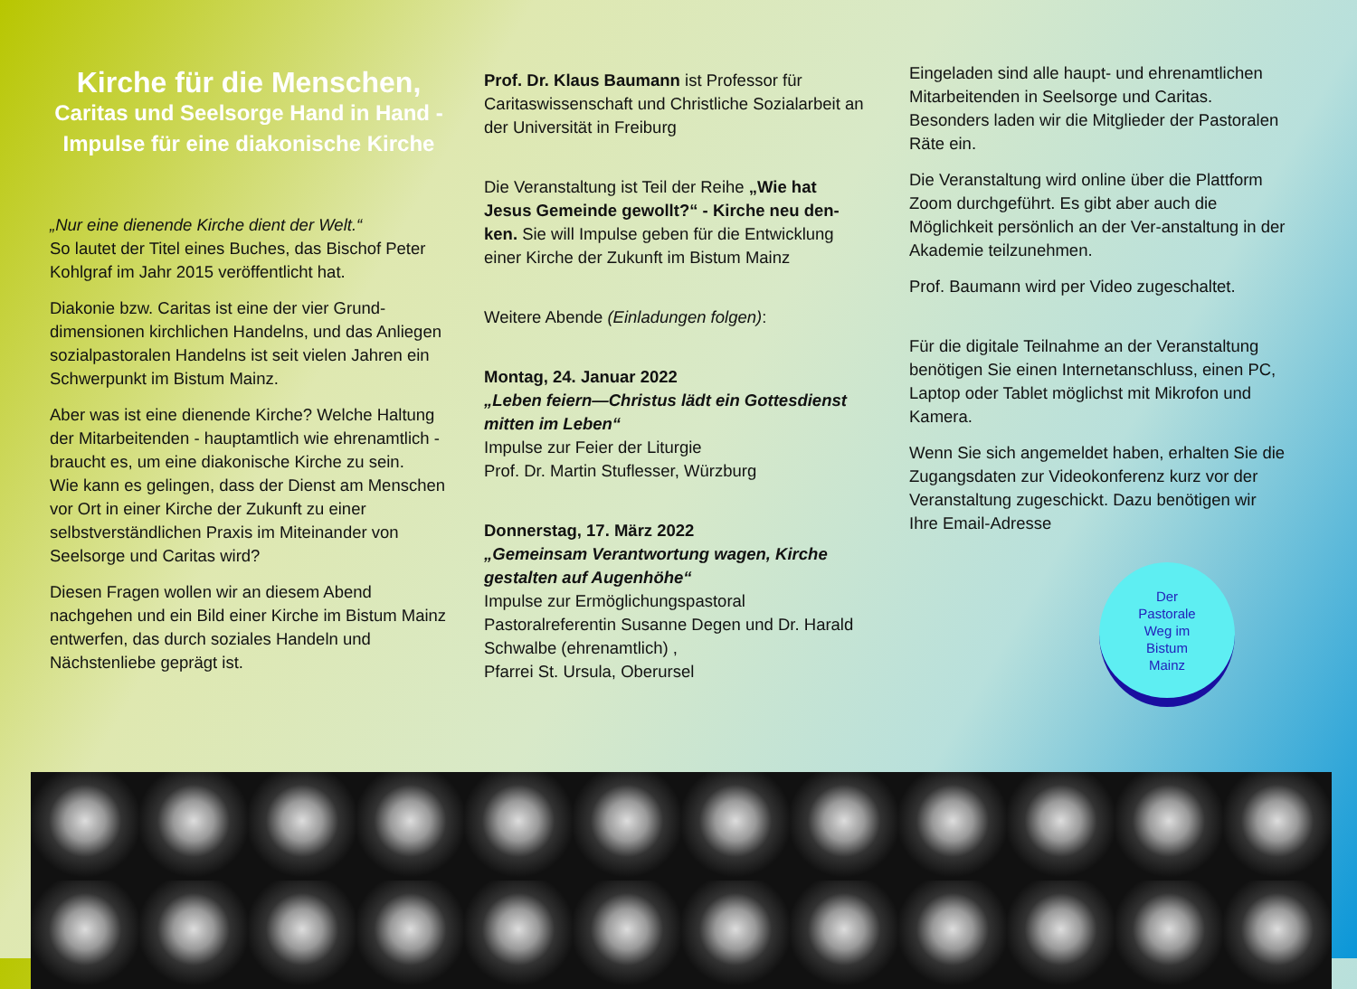Kirche für die Menschen,
Caritas und Seelsorge Hand in Hand -
Impulse für eine diakonische Kirche
„Nur eine dienende Kirche dient der Welt.“
So lautet der Titel eines Buches, das Bischof Peter Kohlgraf im Jahr 2015 veröffentlicht hat.
Diakonie bzw. Caritas ist eine der vier Grund-dimensionen kirchlichen Handelns, und das Anliegen sozialpastoralen Handelns ist seit vielen Jahren ein Schwerpunkt im Bistum Mainz.
Aber was ist eine dienende Kirche? Welche Haltung der Mitarbeitenden - hauptamtlich wie ehrenamtlich - braucht es, um eine diakonische Kirche zu sein.
Wie kann es gelingen, dass der Dienst am Menschen vor Ort in einer Kirche der Zukunft zu einer selbstverständlichen Praxis im Miteinander von Seelsorge und Caritas wird?
Diesen Fragen wollen wir an diesem Abend nachgehen und ein Bild einer Kirche im Bistum Mainz entwerfen, das durch soziales Handeln und Nächstenliebe geprägt ist.
Prof. Dr. Klaus Baumann ist Professor für Caritaswissenschaft und Christliche Sozialarbeit an der Universität in Freiburg
Die Veranstaltung ist Teil der Reihe „Wie hat Jesus Gemeinde gewollt?“ - Kirche neu den-ken. Sie will Impulse geben für die Entwicklung einer Kirche der Zukunft im Bistum Mainz
Weitere Abende (Einladungen folgen):
Montag, 24. Januar 2022
„Leben feiern—Christus lädt ein Gottesdienst mitten im Leben“
Impulse zur Feier der Liturgie
Prof. Dr. Martin Stuflesser, Würzburg
Donnerstag, 17. März 2022
„Gemeinsam Verantwortung wagen, Kirche gestalten auf Augenhöhe“
Impulse zur Ermöglichungspastoral
Pastoralreferentin Susanne Degen und Dr. Harald Schwalbe (ehrenamtlich) ,
Pfarrei St. Ursula, Oberursel
Eingeladen sind alle haupt- und ehrenamtlichen Mitarbeitenden in Seelsorge und Caritas. Besonders laden wir die Mitglieder der Pastoralen Räte ein.
Die Veranstaltung wird online über die Plattform Zoom durchgeführt. Es gibt aber auch die Möglichkeit persönlich an der Ver-anstaltung in der Akademie teilzunehmen.
Prof. Baumann wird per Video zugeschaltet.
Für die digitale Teilnahme an der Veranstaltung benötigen Sie einen Internetanschluss, einen PC, Laptop oder Tablet möglichst mit Mikrofon und Kamera.
Wenn Sie sich angemeldet haben, erhalten Sie die Zugangsdaten zur Videokonferenz kurz vor der Veranstaltung zugeschickt. Dazu benötigen wir Ihre Email-Adresse
Der
Pastorale
Weg im
Bistum
Mainz